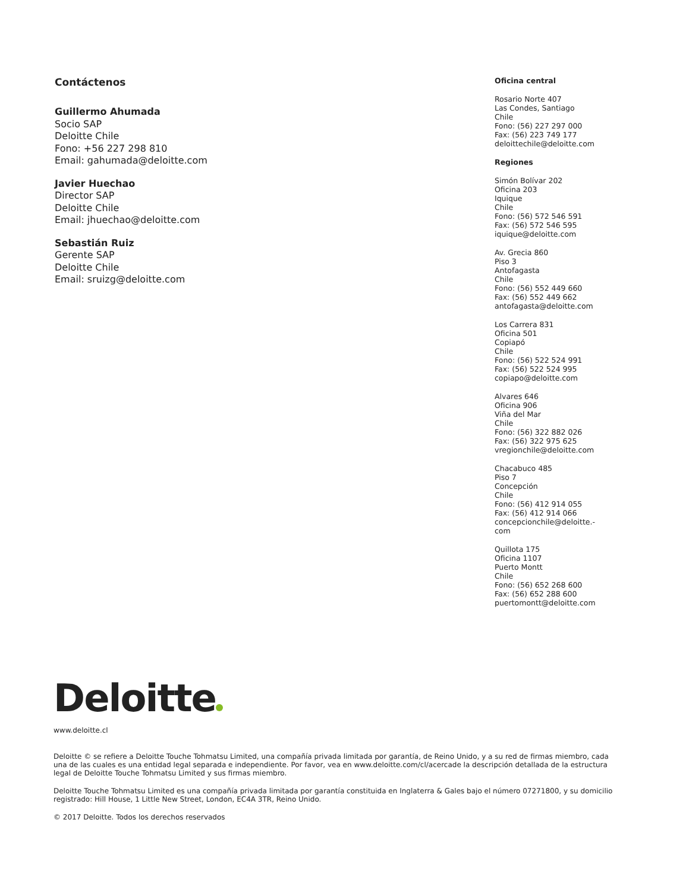Contáctenos
Guillermo Ahumada
Socio SAP
Deloitte Chile
Fono: +56 227 298 810
Email: gahumada@deloitte.com
Javier Huechao
Director SAP
Deloitte Chile
Email: jhuechao@deloitte.com
Sebastián Ruiz
Gerente SAP
Deloitte Chile
Email: sruizg@deloitte.com
Oficina central
Rosario Norte 407
Las Condes, Santiago
Chile
Fono: (56) 227 297 000
Fax: (56) 223 749 177
deloittechile@deloitte.com
Regiones
Simón Bolívar 202
Oficina 203
Iquique
Chile
Fono: (56) 572 546 591
Fax: (56) 572 546 595
iquique@deloitte.com
Av. Grecia 860
Piso 3
Antofagasta
Chile
Fono: (56) 552 449 660
Fax: (56) 552 449 662
antofagasta@deloitte.com
Los Carrera 831
Oficina 501
Copiapó
Chile
Fono: (56) 522 524 991
Fax: (56) 522 524 995
copiapo@deloitte.com
Alvares 646
Oficina 906
Viña del Mar
Chile
Fono: (56) 322 882 026
Fax: (56) 322 975 625
vregionchile@deloitte.com
Chacabuco 485
Piso 7
Concepción
Chile
Fono: (56) 412 914 055
Fax: (56) 412 914 066
concepcionchile@deloitte.-
com
Quillota 175
Oficina 1107
Puerto Montt
Chile
Fono: (56) 652 268 600
Fax: (56) 652 288 600
puertomontt@deloitte.com
Deloitte
www.deloitte.cl
Deloitte © se refiere a Deloitte Touche Tohmatsu Limited, una compañía privada limitada por garantía, de Reino Unido, y a su red de firmas miembro, cada una de las cuales es una entidad legal separada e independiente. Por favor, vea en www.deloitte.com/cl/acercade la descripción detallada de la estructura legal de Deloitte Touche Tohmatsu Limited y sus firmas miembro.
Deloitte Touche Tohmatsu Limited es una compañía privada limitada por garantía constituida en Inglaterra & Gales bajo el número 07271800, y su domicilio registrado: Hill House, 1 Little New Street, London, EC4A 3TR, Reino Unido.
© 2017 Deloitte. Todos los derechos reservados